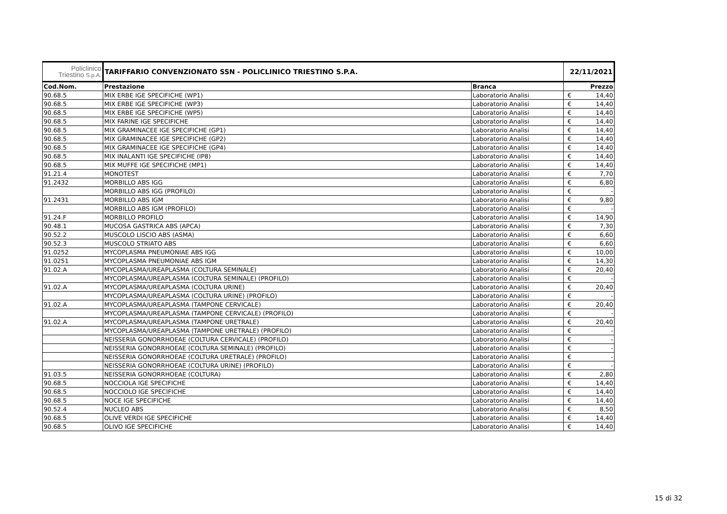| Policlinico Triestino S.p.A. | TARIFFARIO CONVENZIONATO SSN - POLICLINICO TRIESTINO S.P.A. | | 22/11/2021 | |
| Cod.Nom. | Prestazione | Branca | Prezzo | |
| 90.68.5 | MIX ERBE IGE SPECIFICHE (WP1) | Laboratorio Analisi | € | 14,40 |
| 90.68.5 | MIX ERBE IGE SPECIFICHE (WP3) | Laboratorio Analisi | € | 14,40 |
| 90.68.5 | MIX ERBE IGE SPECIFICHE (WP5) | Laboratorio Analisi | € | 14,40 |
| 90.68.5 | MIX FARINE IGE SPECIFICHE | Laboratorio Analisi | € | 14,40 |
| 90.68.5 | MIX GRAMINACEE IGE SPECIFICHE (GP1) | Laboratorio Analisi | € | 14,40 |
| 90.68.5 | MIX GRAMINACEE IGE SPECIFICHE (GP2) | Laboratorio Analisi | € | 14,40 |
| 90.68.5 | MIX GRAMINACEE IGE SPECIFICHE (GP4) | Laboratorio Analisi | € | 14,40 |
| 90.68.5 | MIX INALANTI IGE SPECIFICHE (IP8) | Laboratorio Analisi | € | 14,40 |
| 90.68.5 | MIX MUFFE IGE SPECIFICHE (MP1) | Laboratorio Analisi | € | 14,40 |
| 91.21.4 | MONOTEST | Laboratorio Analisi | € | 7,70 |
| 91.2432 | MORBILLO ABS IGG | Laboratorio Analisi | € | 6,80 |
| | MORBILLO ABS IGG (PROFILO) | Laboratorio Analisi | € | - |
| 91.2431 | MORBILLO ABS IGM | Laboratorio Analisi | € | 9,80 |
| | MORBILLO ABS IGM (PROFILO) | Laboratorio Analisi | € | - |
| 91.24.F | MORBILLO PROFILO | Laboratorio Analisi | € | 14,90 |
| 90.48.1 | MUCOSA GASTRICA ABS (APCA) | Laboratorio Analisi | € | 7,30 |
| 90.52.2 | MUSCOLO LISCIO ABS (ASMA) | Laboratorio Analisi | € | 6,60 |
| 90.52.3 | MUSCOLO STRIATO ABS | Laboratorio Analisi | € | 6,60 |
| 91.0252 | MYCOPLASMA PNEUMONIAE ABS IGG | Laboratorio Analisi | € | 10,00 |
| 91.0251 | MYCOPLASMA PNEUMONIAE ABS IGM | Laboratorio Analisi | € | 14,30 |
| 91.02.A | MYCOPLASMA/UREAPLASMA (COLTURA SEMINALE) | Laboratorio Analisi | € | 20,40 |
| | MYCOPLASMA/UREAPLASMA (COLTURA SEMINALE) (PROFILO) | Laboratorio Analisi | € | - |
| 91.02.A | MYCOPLASMA/UREAPLASMA (COLTURA URINE) | Laboratorio Analisi | € | 20,40 |
| | MYCOPLASMA/UREAPLASMA (COLTURA URINE) (PROFILO) | Laboratorio Analisi | € | - |
| 91.02.A | MYCOPLASMA/UREAPLASMA (TAMPONE CERVICALE) | Laboratorio Analisi | € | 20,40 |
| | MYCOPLASMA/UREAPLASMA (TAMPONE CERVICALE) (PROFILO) | Laboratorio Analisi | € | - |
| 91.02.A | MYCOPLASMA/UREAPLASMA (TAMPONE URETRALE) | Laboratorio Analisi | € | 20,40 |
| | MYCOPLASMA/UREAPLASMA (TAMPONE URETRALE) (PROFILO) | Laboratorio Analisi | € | - |
| | NEISSERIA GONORRHOEAE (COLTURA CERVICALE) (PROFILO) | Laboratorio Analisi | € | - |
| | NEISSERIA GONORRHOEAE (COLTURA SEMINALE) (PROFILO) | Laboratorio Analisi | € | - |
| | NEISSERIA GONORRHOEAE (COLTURA URETRALE) (PROFILO) | Laboratorio Analisi | € | - |
| | NEISSERIA GONORRHOEAE (COLTURA URINE) (PROFILO) | Laboratorio Analisi | € | - |
| 91.03.5 | NEISSERIA GONORRHOEAE (COLTURA) | Laboratorio Analisi | € | 2,80 |
| 90.68.5 | NOCCIOLA IGE SPECIFICHE | Laboratorio Analisi | € | 14,40 |
| 90.68.5 | NOCCIOLO IGE SPECIFICHE | Laboratorio Analisi | € | 14,40 |
| 90.68.5 | NOCE IGE SPECIFICHE | Laboratorio Analisi | € | 14,40 |
| 90.52.4 | NUCLEO ABS | Laboratorio Analisi | € | 8,50 |
| 90.68.5 | OLIVE VERDI IGE SPECIFICHE | Laboratorio Analisi | € | 14,40 |
| 90.68.5 | OLIVO IGE SPECIFICHE | Laboratorio Analisi | € | 14,40 |
15 di 32